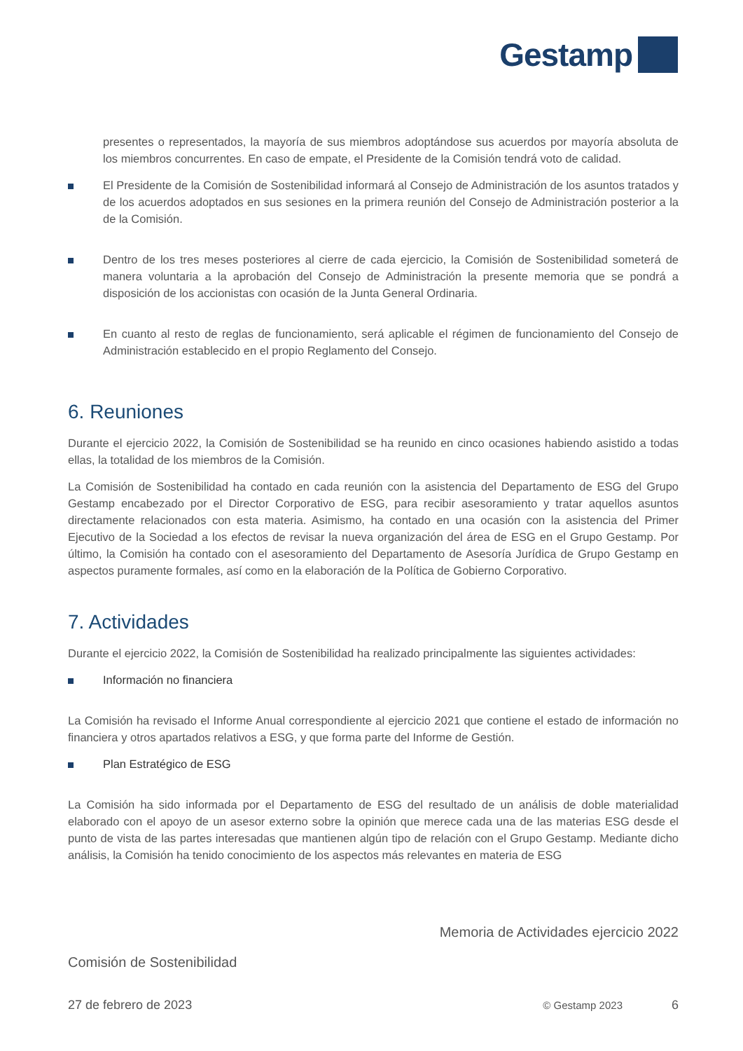Gestamp
presentes o representados, la mayoría de sus miembros adoptándose sus acuerdos por mayoría absoluta de los miembros concurrentes. En caso de empate, el Presidente de la Comisión tendrá voto de calidad.
El Presidente de la Comisión de Sostenibilidad informará al Consejo de Administración de los asuntos tratados y de los acuerdos adoptados en sus sesiones en la primera reunión del Consejo de Administración posterior a la de la Comisión.
Dentro de los tres meses posteriores al cierre de cada ejercicio, la Comisión de Sostenibilidad someterá de manera voluntaria a la aprobación del Consejo de Administración la presente memoria que se pondrá a disposición de los accionistas con ocasión de la Junta General Ordinaria.
En cuanto al resto de reglas de funcionamiento, será aplicable el régimen de funcionamiento del Consejo de Administración establecido en el propio Reglamento del Consejo.
6. Reuniones
Durante el ejercicio 2022, la Comisión de Sostenibilidad se ha reunido en cinco ocasiones habiendo asistido a todas ellas, la totalidad de los miembros de la Comisión.
La Comisión de Sostenibilidad ha contado en cada reunión con la asistencia del Departamento de ESG del Grupo Gestamp encabezado por el Director Corporativo de ESG, para recibir asesoramiento y tratar aquellos asuntos directamente relacionados con esta materia. Asimismo, ha contado en una ocasión con la asistencia del Primer Ejecutivo de la Sociedad a los efectos de revisar la nueva organización del área de ESG en el Grupo Gestamp. Por último, la Comisión ha contado con el asesoramiento del Departamento de Asesoría Jurídica de Grupo Gestamp en aspectos puramente formales, así como en la elaboración de la Política de Gobierno Corporativo.
7. Actividades
Durante el ejercicio 2022, la Comisión de Sostenibilidad ha realizado principalmente las siguientes actividades:
Información no financiera
La Comisión ha revisado el Informe Anual correspondiente al ejercicio 2021 que contiene el estado de información no financiera y otros apartados relativos a ESG, y que forma parte del Informe de Gestión.
Plan Estratégico de ESG
La Comisión ha sido informada por el Departamento de ESG del resultado de un análisis de doble materialidad elaborado con el apoyo de un asesor externo sobre la opinión que merece cada una de las materias ESG desde el punto de vista de las partes interesadas que mantienen algún tipo de relación con el Grupo Gestamp. Mediante dicho análisis, la Comisión ha tenido conocimiento de los aspectos más relevantes en materia de ESG
Memoria de Actividades ejercicio 2022
Comisión de Sostenibilidad
27 de febrero de 2023 © Gestamp 2023 6